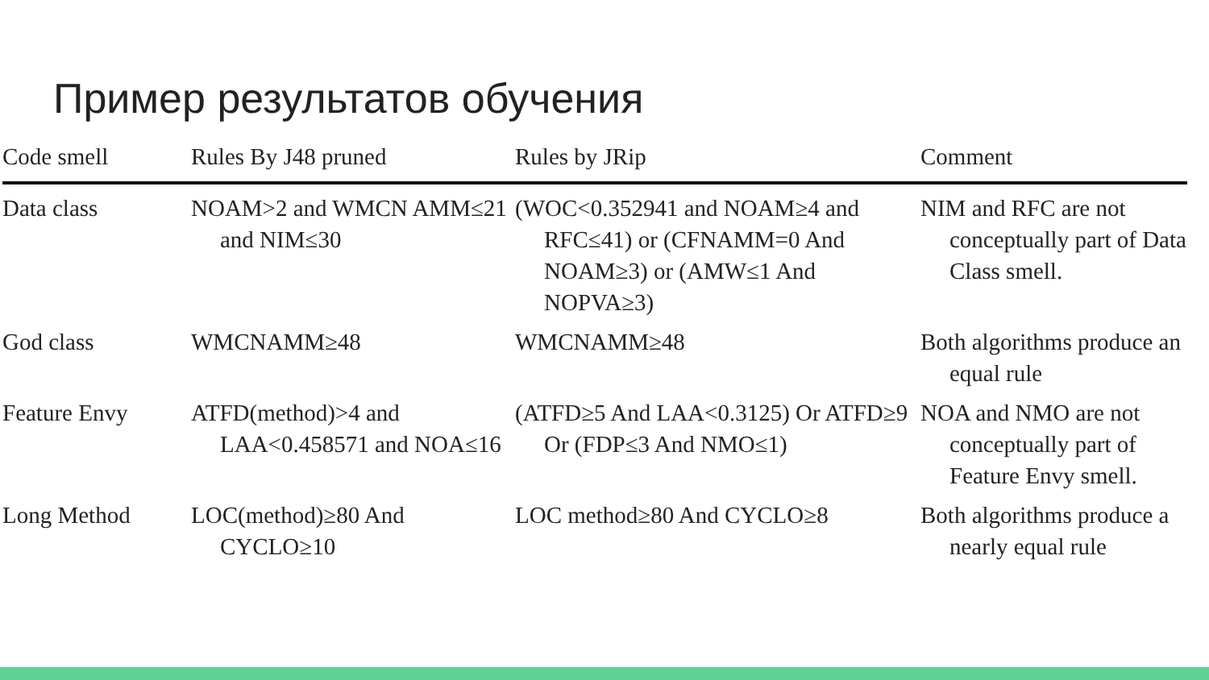Пример результатов обучения
| Code smell | Rules By J48 pruned | Rules by JRip | Comment |
| --- | --- | --- | --- |
| Data class | NOAM>2 and WMCN AMM≤21 and NIM≤30 | (WOC<0.352941 and NOAM≥4 and RFC≤41) or (CFNAMM=0 And NOAM≥3) or (AMW≤1 And NOPVA≥3) | NIM and RFC are not conceptually part of Data Class smell. |
| God class | WMCNAMM≥48 | WMCNAMM≥48 | Both algorithms produce an equal rule |
| Feature Envy | ATFD(method)>4 and LAA<0.458571 and NOA≤16 | (ATFD≥5 And LAA<0.3125) Or ATFD≥9 Or (FDP≤3 And NMO≤1) | NOA and NMO are not conceptually part of Feature Envy smell. |
| Long Method | LOC(method)≥80 And CYCLO≥10 | LOC method≥80 And CYCLO≥8 | Both algorithms produce a nearly equal rule |